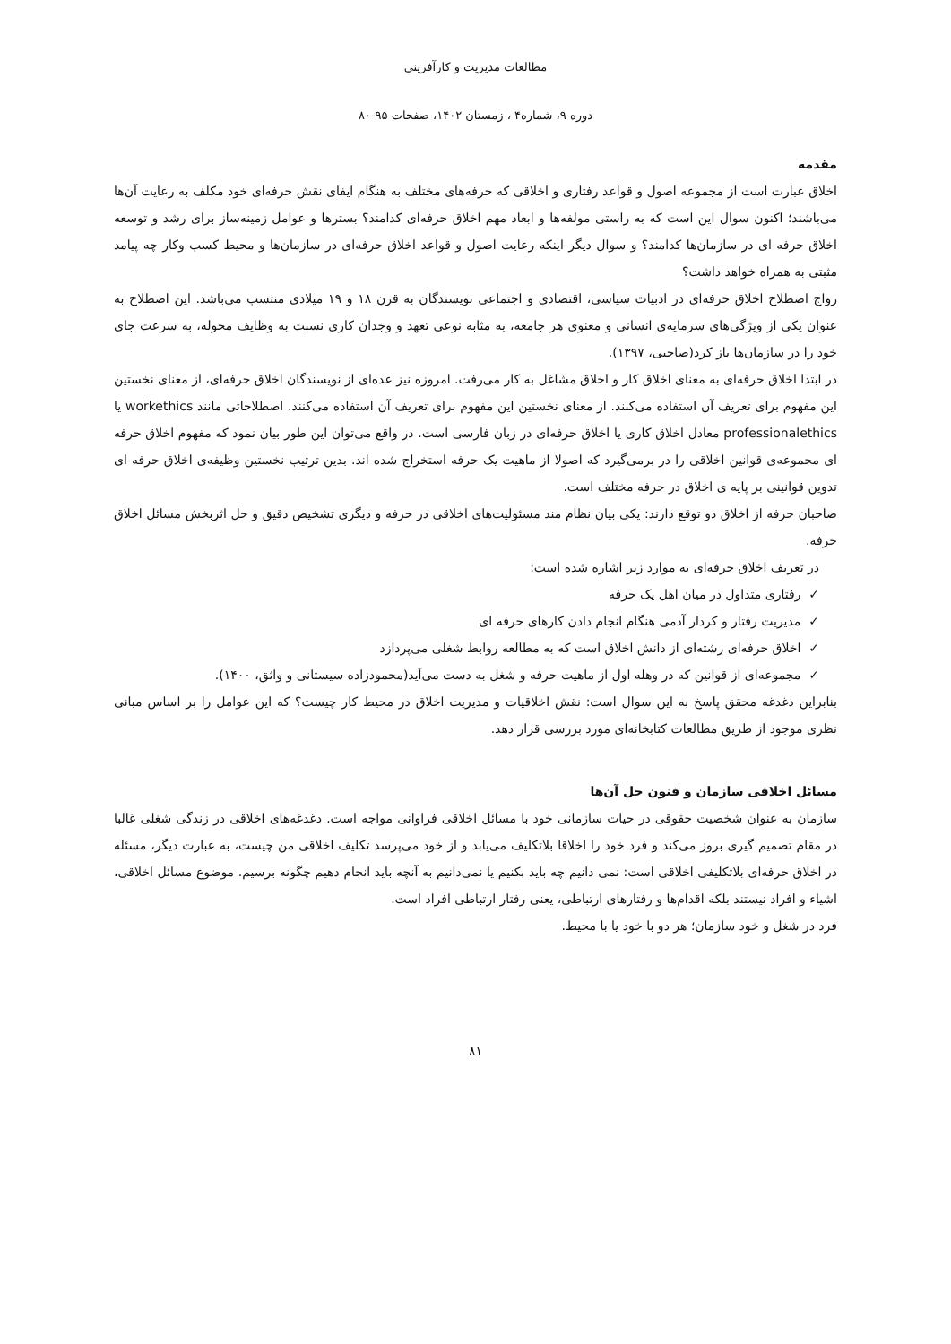مطالعات مدیریت و کارآفرینی
دوره ۹، شماره۴ ، زمستان ۱۴۰۲، صفحات ۹۵-۸۰
مقدمه
اخلاق عبارت است از مجموعه اصول و قواعد رفتاری و اخلاقی که حرفه‌های مختلف به هنگام ایفای نقش حرفه‌ای خود مکلف به رعایت آن‌ها می‌باشند؛ اکنون سوال این است که به راستی مولفه‌ها و ابعاد مهم اخلاق حرفه‌ای کدامند؟ بسترها و عوامل زمینه‌ساز برای رشد و توسعه اخلاق حرفه ای در سازمان‌ها کدامند؟ و سوال دیگر اینکه رعایت اصول و قواعد اخلاق حرفه‌ای در سازمان‌ها و محیط کسب وکار چه پیامد مثبتی به همراه خواهد داشت؟
رواج اصطلاح اخلاق حرفه‌ای در ادبیات سیاسی، اقتصادی و اجتماعی نویسندگان به قرن ۱۸ و ۱۹ میلادی منتسب می‌باشد. این اصطلاح به عنوان یکی از ویژگی‌های سرمایه‌ی انسانی و معنوی هر جامعه، به مثابه نوعی تعهد و وجدان کاری نسبت به وظایف محوله، به سرعت جای خود را در سازمان‌ها باز کرد(صاحبی، ۱۳۹۷).
در ابتدا اخلاق حرفه‌ای به معنای اخلاق کار و اخلاق مشاغل به کار می‌رفت. امروزه نیز عده‌ای از نویسندگان اخلاق حرفه‌ای، از معنای نخستین این مفهوم برای تعریف آن استفاده می‌کنند. از معنای نخستین این مفهوم برای تعریف آن استفاده می‌کنند. اصطلاحاتی مانند workethics یا professionalethics معادل اخلاق کاری یا اخلاق حرفه‌ای در زبان فارسی است. در واقع می‌توان این طور بیان نمود که مفهوم اخلاق حرفه ای مجموعه‌ی قوانین اخلاقی را در برمی‌گیرد که اصولا از ماهیت یک حرفه استخراج شده اند. بدین ترتیب نخستین وظیفه‌ی اخلاق حرفه ای تدوین قوانینی بر پایه ی اخلاق در حرفه مختلف است.
صاحبان حرفه از اخلاق دو توقع دارند: یکی بیان نظام مند مسئولیت‌های اخلاقی در حرفه و دیگری تشخیص دقیق و حل اثربخش مسائل اخلاق حرفه.
در تعریف اخلاق حرفه‌ای به موارد زیر اشاره شده است:
✓ رفتاری متداول در میان اهل یک حرفه
✓ مدیریت رفتار و کردار آدمی هنگام انجام دادن کارهای حرفه ای
✓ اخلاق حرفه‌ای رشته‌ای از دانش اخلاق است که به مطالعه روابط شغلی می‌پردازد
✓ مجموعه‌ای از قوانین که در وهله اول از ماهیت حرفه و شغل به دست می‌آید(محمودزاده سیستانی و واثق، ۱۴۰۰).
بنابراین دغدغه محقق پاسخ به این سوال است: نقش اخلاقیات و مدیریت اخلاق در محیط کار چیست؟ که این عوامل را بر اساس مبانی نظری موجود از طریق مطالعات کتابخانه‌ای مورد بررسی قرار دهد.
مسائل اخلاقی سازمان و فنون حل آن‌ها
سازمان به عنوان شخصیت حقوقی در حیات سازمانی خود با مسائل اخلاقی فراوانی مواجه است. دغدغه‌های اخلاقی در زندگی شغلی غالبا در مقام تصمیم گیری بروز می‌کند و فرد خود را اخلاقا بلاتکلیف می‌یابد و از خود می‌پرسد تکلیف اخلاقی من چیست، به عبارت دیگر، مسئله در اخلاق حرفه‌ای بلاتکلیفی اخلاقی است: نمی دانیم چه باید بکنیم یا نمی‌دانیم به آنچه باید انجام دهیم چگونه برسیم. موضوع مسائل اخلاقی، اشیاء و افراد نیستند بلکه اقدام‌ها و رفتارهای ارتباطی، یعنی رفتار ارتباطی افراد است.
فرد در شغل و خود سازمان؛ هر دو با خود یا با محیط.
۸۱